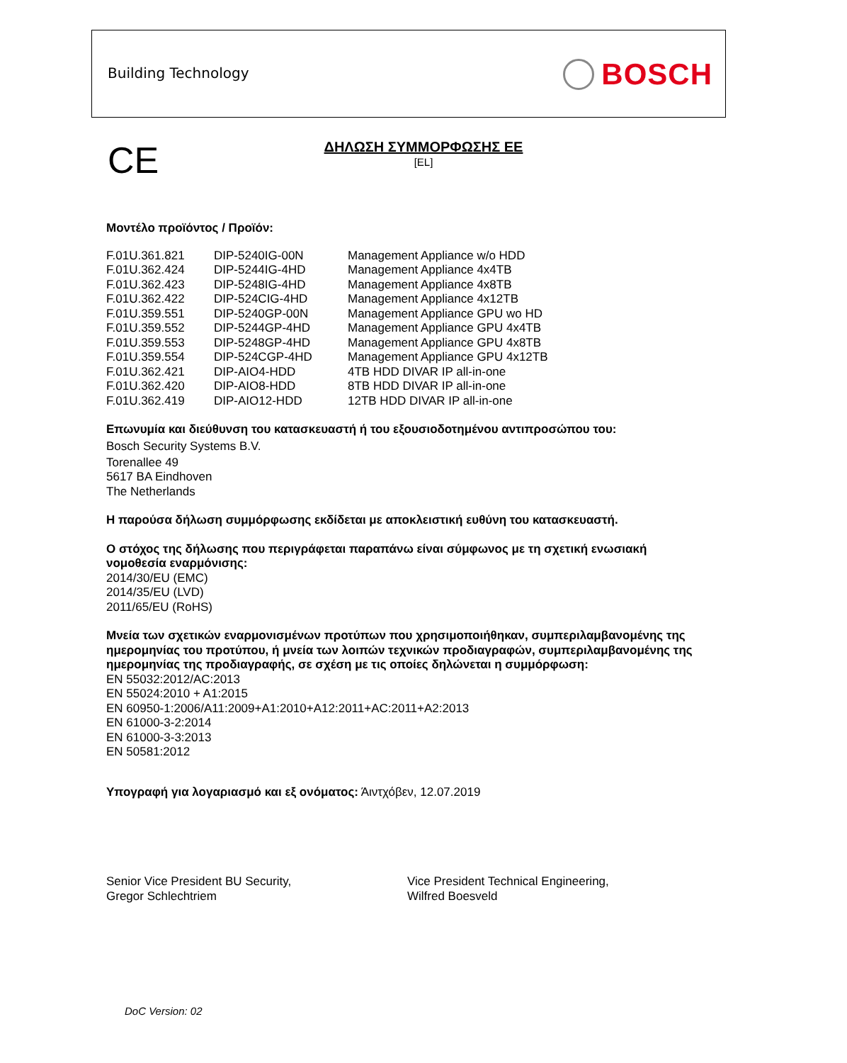Building Technology BOSCH
CE
ΔΗΛΩΣΗ ΣΥΜΜΟΡΦΩΣΗΣ ΕΕ
[EL]
Μοντέλο προϊόντος / Προϊόν:
| F.01U.361.821 | DIP-5240IG-00N | Management Appliance w/o HDD |
| F.01U.362.424 | DIP-5244IG-4HD | Management Appliance 4x4TB |
| F.01U.362.423 | DIP-5248IG-4HD | Management Appliance 4x8TB |
| F.01U.362.422 | DIP-524CIG-4HD | Management Appliance 4x12TB |
| F.01U.359.551 | DIP-5240GP-00N | Management Appliance GPU wo HD |
| F.01U.359.552 | DIP-5244GP-4HD | Management Appliance GPU 4x4TB |
| F.01U.359.553 | DIP-5248GP-4HD | Management Appliance GPU 4x8TB |
| F.01U.359.554 | DIP-524CGP-4HD | Management Appliance GPU 4x12TB |
| F.01U.362.421 | DIP-AIO4-HDD | 4TB HDD DIVAR IP all-in-one |
| F.01U.362.420 | DIP-AIO8-HDD | 8TB HDD DIVAR IP all-in-one |
| F.01U.362.419 | DIP-AIO12-HDD | 12TB HDD DIVAR IP all-in-one |
Επωνυμία και διεύθυνση του κατασκευαστή ή του εξουσιοδοτημένου αντιπροσώπου του:
Bosch Security Systems B.V.
Torenallee 49
5617 BA Eindhoven
The Netherlands
Η παρούσα δήλωση συμμόρφωσης εκδίδεται με αποκλειστική ευθύνη του κατασκευαστή.
Ο στόχος της δήλωσης που περιγράφεται παραπάνω είναι σύμφωνος με τη σχετική ενωσιακή νομοθεσία εναρμόνισης:
2014/30/EU (EMC)
2014/35/EU (LVD)
2011/65/EU (RoHS)
Μνεία των σχετικών εναρμονισμένων προτύπων που χρησιμοποιήθηκαν, συμπεριλαμβανομένης της ημερομηνίας του προτύπου, ή μνεία των λοιπών τεχνικών προδιαγραφών, συμπεριλαμβανομένης της ημερομηνίας της προδιαγραφής, σε σχέση με τις οποίες δηλώνεται η συμμόρφωση:
EN 55032:2012/AC:2013
EN 55024:2010 + A1:2015
EN 60950-1:2006/A11:2009+A1:2010+A12:2011+AC:2011+A2:2013
EN 61000-3-2:2014
EN 61000-3-3:2013
EN 50581:2012
Υπογραφή για λογαριασμό και εξ ονόματος: Άιντχόβεν, 12.07.2019
Senior Vice President BU Security,
Gregor Schlechtriem
Vice President Technical Engineering,
Wilfred Boesveld
DoC Version: 02